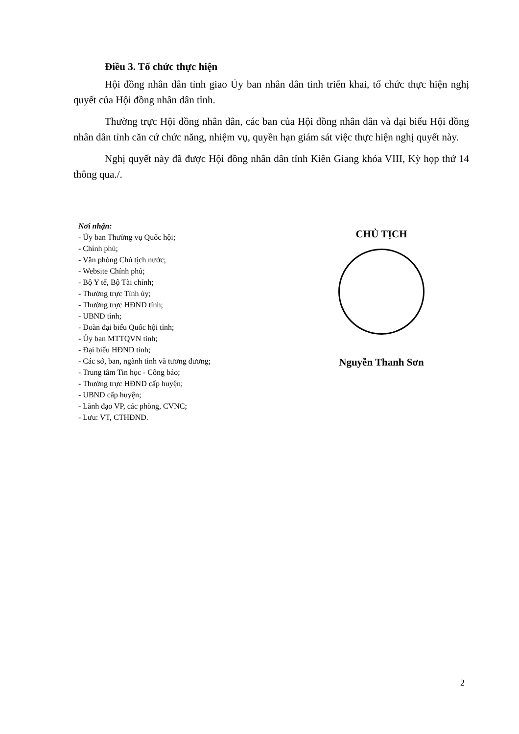Điều 3. Tổ chức thực hiện
Hội đồng nhân dân tỉnh giao Ủy ban nhân dân tỉnh triển khai, tổ chức thực hiện nghị quyết của Hội đồng nhân dân tỉnh.
Thường trực Hội đồng nhân dân, các ban của Hội đồng nhân dân và đại biểu Hội đồng nhân dân tỉnh căn cứ chức năng, nhiệm vụ, quyền hạn giám sát việc thực hiện nghị quyết này.
Nghị quyết này đã được Hội đồng nhân dân tỉnh Kiên Giang khóa VIII, Kỳ họp thứ 14 thông qua./.
Nơi nhận:
- Ủy ban Thường vụ Quốc hội;
- Chính phủ;
- Văn phòng Chủ tịch nước;
- Website Chính phủ;
- Bộ Y tế, Bộ Tài chính;
- Thường trực Tỉnh ủy;
- Thường trực HĐND tỉnh;
- UBND tỉnh;
- Đoàn đại biểu Quốc hội tỉnh;
- Ủy ban MTTQVN tỉnh;
- Đại biểu HĐND tỉnh;
- Các sở, ban, ngành tỉnh và tương đương;
- Trung tâm Tin học - Công báo;
- Thường trực HĐND cấp huyện;
- UBND cấp huyện;
- Lãnh đạo VP, các phòng, CVNC;
- Lưu: VT, CTHĐND.
CHỦ TỊCH
Nguyễn Thanh Sơn
2